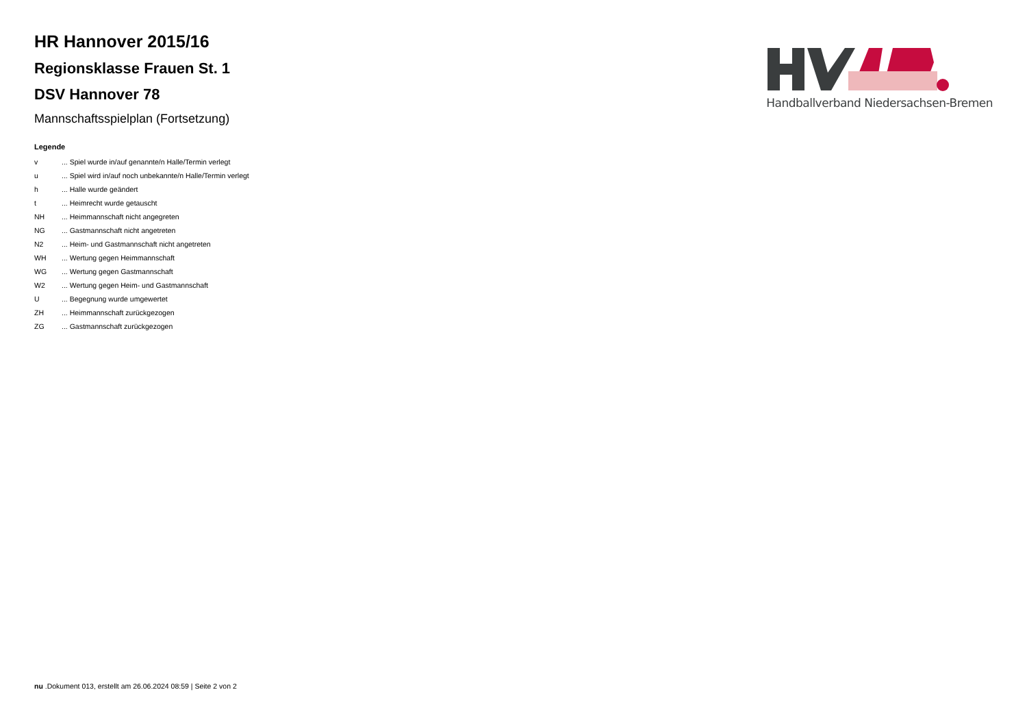HR Hannover 2015/16
Regionsklasse Frauen St. 1
DSV Hannover 78
Mannschaftsspielplan (Fortsetzung)
Legende
| v | ... Spiel wurde in/auf genannte/n Halle/Termin verlegt |
| u | ... Spiel wird in/auf noch unbekannte/n Halle/Termin verlegt |
| h | ... Halle wurde geändert |
| t | ... Heimrecht wurde getauscht |
| NH | ... Heimmannschaft nicht angegreten |
| NG | ... Gastmannschaft nicht angetreten |
| N2 | ... Heim- und Gastmannschaft nicht angetreten |
| WH | ... Wertung gegen Heimmannschaft |
| WG | ... Wertung gegen Gastmannschaft |
| W2 | ... Wertung gegen Heim- und Gastmannschaft |
| U | ... Begegnung wurde umgewertet |
| ZH | ... Heimmannschaft zurückgezogen |
| ZG | ... Gastmannschaft zurückgezogen |
Handballverband Niedersachsen-Bremen
nu .Dokument 013, erstellt am 26.06.2024 08:59 | Seite 2 von 2